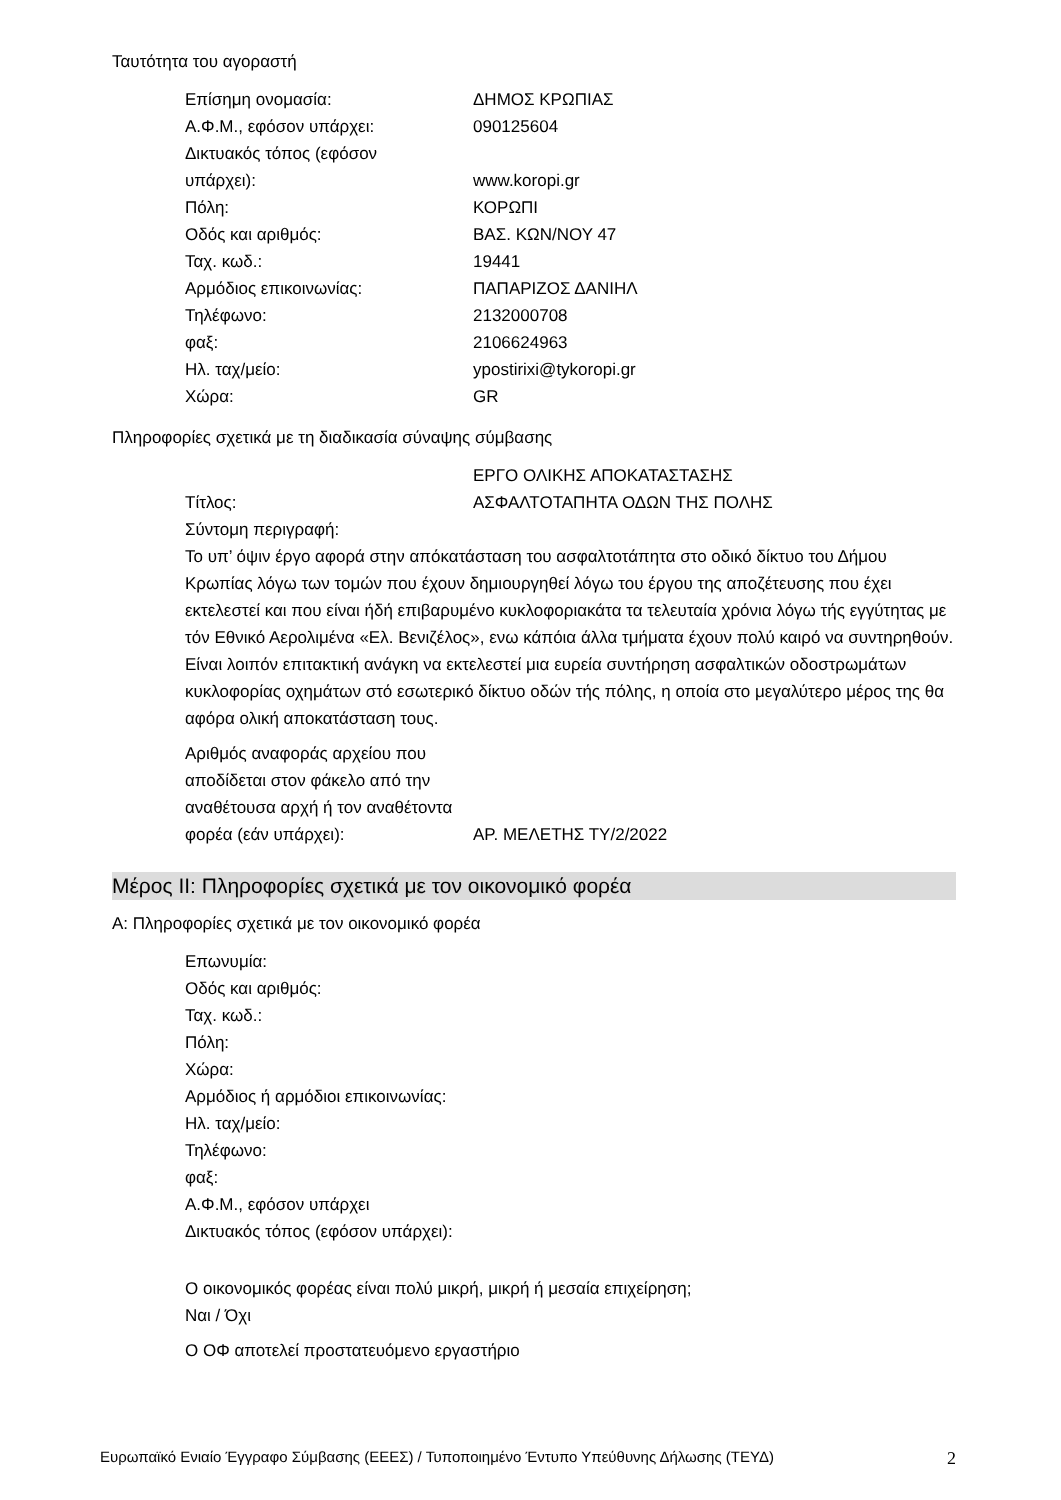Ταυτότητα του αγοραστή
| Επίσημη ονομασία: | ΔΗΜΟΣ ΚΡΩΠΙΑΣ |
| Α.Φ.Μ., εφόσον υπάρχει: | 090125604 |
| Δικτυακός τόπος (εφόσον υπάρχει): | www.koropi.gr |
| Πόλη: | ΚΟΡΩΠΙ |
| Οδός και αριθμός: | ΒΑΣ. ΚΩΝ/ΝΟΥ 47 |
| Ταχ. κωδ.: | 19441 |
| Αρμόδιος επικοινωνίας: | ΠΑΠΑΡΙΖΟΣ ΔΑΝΙΗΛ |
| Τηλέφωνο: | 2132000708 |
| φαξ: | 2106624963 |
| Ηλ. ταχ/μείο: | ypostirixi@tykoropi.gr |
| Χώρα: | GR |
Πληροφορίες σχετικά με τη διαδικασία σύναψης σύμβασης
| Τίτλος: | ΕΡΓΟ ΟΛΙΚΗΣ ΑΠΟΚΑΤΑΣΤΑΣΗΣ ΑΣΦΑΛΤΟΤΑΠΗΤΑ ΟΔΩΝ ΤΗΣ ΠΟΛΗΣ |
Σύντομη περιγραφή:
Το υπ’ όψιν έργο αφορά στην απόκατάσταση του ασφαλτοτάπητα στο οδικό δίκτυο του Δήμου Κρωπίας λόγω των τομών που έχουν δημιουργηθεί λόγω του έργου της αποζέτευσης που έχει εκτελεστεί και που είναι ήδή επιβαρυμένο κυκλοφοριακάτα τα τελευταία χρόνια λόγω τής εγγύτητας με τόν Εθνικό Αερολιμένα «Ελ. Βενιζέλος», ενω κάπόια άλλα τμήματα έχουν πολύ καιρό να συντηρηθούν. Είναι λοιπόν επιτακτική ανάγκη να εκτελεστεί μια ευρεία συντήρηση ασφαλτικών οδοστρωμάτων κυκλοφορίας οχημάτων στό εσωτερικό δίκτυο οδών τής πόλης, η οποία στο μεγαλύτερο μέρος της θα αφόρα ολική αποκατάσταση τους.
| Αριθμός αναφοράς αρχείου που αποδίδεται στον φάκελο από την αναθέτουσα αρχή ή τον αναθέτοντα φορέα (εάν υπάρχει): | ΑΡ. ΜΕΛΕΤΗΣ ΤΥ/2/2022 |
Μέρος II: Πληροφορίες σχετικά με τον οικονομικό φορέα
Α: Πληροφορίες σχετικά με τον οικονομικό φορέα
Επωνυμία:
Οδός και αριθμός:
Ταχ. κωδ.:
Πόλη:
Χώρα:
Αρμόδιος ή αρμόδιοι επικοινωνίας:
Ηλ. ταχ/μείο:
Τηλέφωνο:
φαξ:
Α.Φ.Μ., εφόσον υπάρχει
Δικτυακός τόπος (εφόσον υπάρχει):
Ο οικονομικός φορέας είναι πολύ μικρή, μικρή ή μεσαία επιχείρηση;
Ναι / Όχι
Ο ΟΦ αποτελεί προστατευόμενο εργαστήριο
Ευρωπαϊκό Ενιαίο Έγγραφο Σύμβασης (ΕΕΕΣ) / Τυποποιημένο Έντυπο Υπεύθυνης Δήλωσης (ΤΕΥΔ) 2